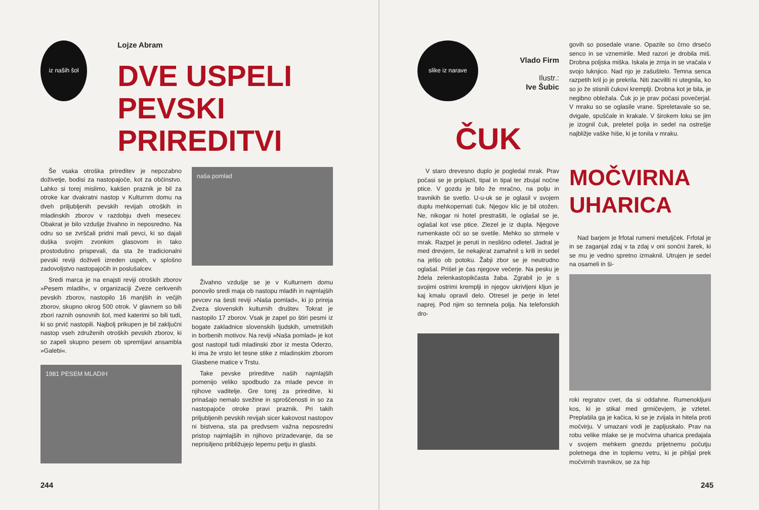iz naših šol
Lojze Abram
DVE USPELI
PEVSKI PRIREDITVI
Še vsaka otroška prireditev je nepozabno doživetje, bodisi za nastopajoče, kot za občinstvo. Lahko si torej mislimo, kakšen praznik je bil za otroke kar dvakratni nastop v Kulturnm domu na dveh priljubljenih pevskih revijah otroških in mladinskih zborov v razdobju dveh mesecev. Obakrat je bilo vzdušje živahno in neposredno. Na odru so se zvrščali pridni mali pevci, ki so dajali duška svojim zvonkim glasovom in tako prostodušno prispevali, da sta že tradicionalni pevski reviji doživeli izreden uspeh, v splošno zadovoljstvo nastopajočih in poslušalcev.
Sredi marca je na enajsti reviji otroških zborov »Pesem mladih«, v organizaciji Zveze cerkvenih pevskih zborov, nastopilo 16 manjših in večjih zborov, skupno okrog 500 otrok. V glavnem so bili zbori raznih osnovnih šol, med katerimi so bili tudi, ki so prvič nastopili. Najbolj prikupen je bil zaključni nastop vseh združenih otroških pevskih zborov, ki so zapeli skupno pesem ob spremljavi ansambla »Galebi«.
1981 PESEM MLADIH
naša pomlad
Živahno vzdušje se je v Kulturnem domu ponovilo sredi maja ob nastopu mladih in najmlajših pevcev na šesti reviji »Naša pomlad«, ki jo prireja Zveza slovenskih kulturnih društev. Tokrat je nastopilo 17 zborov. Vsak je zapel po štiri pesmi iz bogate zakladnice slovenskih ljudskih, umetniških in borbenih motivov. Na reviji »Naša pomlad« je kot gost nastopil tudi mladinski zbor iz mesta Oderzo, ki ima že vrsto let tesne stike z mladinskim zborom Glasbene matice v Trstu.
Take pevske prireditve naših najmlajših pomenijo veliko spodbudo za mlade pevce in njihove vaditelje. Gre torej za prireditve, ki prinašajo nemalo svežine in sproščenosti in so za nastopajoče otroke pravi praznik. Pri takih priljubljenih pevskih revijah sicer kakovost nastopov ni bistvena, sta pa predvsem važna neposredni pristop najmlajših in njihovo prizadevanje, da se neprisiljeno približujejo lepemu petju in glasbi.
244
slike iz narave
Vlado Firm
Ilustr.:
Ive Šubic
ČUK
V staro drevesno duplo je pogledal mrak. Prav počasi se je priplazil, tipal in tipal ter zbujal nočne ptice. V gozdu je bilo že mračno, na polju in travnikih še svetlo. U-u-uk se je oglasil v svojem duplu mehkopernati čuk. Njegov klic je bil otožen. Ne, nikogar ni hotel prestrašiti, le oglašal se je, oglašal kot vse ptice. Zlezel je iz dupla. Njegove rumenkaste oči so se svetile. Mehko so strmele v mrak. Razpel je peruti in neslišno odletel. Jadral je med drevjem, še nekajkrat zamahnil s krili in sedel na jelšo ob potoku. Žabji zbor se je neutrudno oglašal. Prišel je čas njegove večerje. Na pesku je ždela zelenkastopikčasta žaba. Zgrabil jo je s svojimi ostrimi kremplji in njegov ukrivljeni kljun je kaj kmalu opravil delo. Otresel je perje in letel naprej. Pod njim so temnela polja. Na telefonskih dro-
govih so posedale vrane. Opazile so črno drsečo senco in se vznemirile. Med razori je drobila miš. Drobna poljska miška. Iskala je zrnja in se vračala v svojo luknjico. Nad njo je zašuštelo. Temna senca razpetih kril jo je prekrila. Niti zacviliti ni utegnila, ko so jo že stisnili čukovi kremplji. Drobna kot je bila, je negibno obležala. Čuk jo je prav počasi povečerjal. V mraku so se oglasile vrane. Spreletavale so se, dvigale, spuščale in krakale. V širokem loku se jim je izognil čuk, preletel polja in sedel na ostrešje najbližje vaške hiše, ki je tonila v mraku.
MOČVIRNA UHARICA
Nad barjem je frfotal rumeni metuljček. Frfotal je in se zaganjal zdaj v ta zdaj v oni sončni žarek, ki se mu je vedno spretno izmaknil. Utrujen je sedel na osameli in ši-
roki regratov cvet, da si oddahne. Rumenokljuni kos, ki je stikal med grmičevjem, je vzletel. Preplašila ga je kačica, ki se je zvijala in hitela proti močvirju. V umazani vodi je zapljuskalo. Prav na robu velike mlake se je močvirna uharica predajala v svojem mehkem gnezdu prijetnemu počutju poletnega dne in toplemu vetru, ki je pihljal prek močvirnih travnikov, se za hip
245